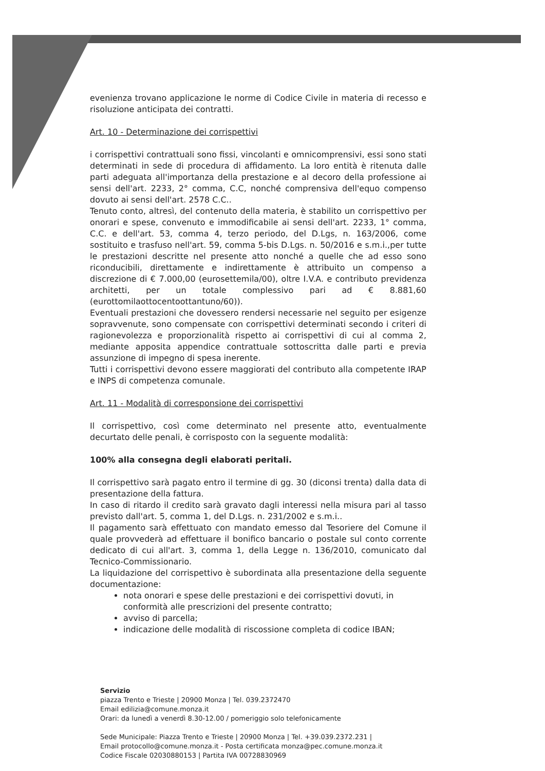evenienza trovano applicazione le norme di Codice Civile in materia di recesso e risoluzione anticipata dei contratti.
Art. 10 - Determinazione dei corrispettivi
i corrispettivi contrattuali sono fissi, vincolanti e omnicomprensivi, essi sono stati determinati in sede di procedura di affidamento. La loro entità è ritenuta dalle parti adeguata all'importanza della prestazione e al decoro della professione ai sensi dell'art. 2233, 2° comma, C.C, nonché comprensiva dell'equo compenso dovuto ai sensi dell'art. 2578 C.C..
Tenuto conto, altresì, del contenuto della materia, è stabilito un corrispettivo per onorari e spese, convenuto e immodificabile ai sensi dell'art. 2233, 1° comma, C.C. e dell'art. 53, comma 4, terzo periodo, del D.Lgs, n. 163/2006, come sostituito e trasfuso nell'art. 59, comma 5-bis D.Lgs. n. 50/2016 e s.m.i.,per tutte le prestazioni descritte nel presente atto nonché a quelle che ad esso sono riconducibili, direttamente e indirettamente è attribuito un compenso a discrezione di € 7.000,00 (eurosettemila/00), oltre I.V.A. e contributo previdenza architetti, per un totale complessivo pari ad € 8.881,60 (eurottomilaottocentoottantuno/60)).
Eventuali prestazioni che dovessero rendersi necessarie nel seguito per esigenze sopravvenute, sono compensate con corrispettivi determinati secondo i criteri di ragionevolezza e proporzionalità rispetto ai corrispettivi di cui al comma 2, mediante apposita appendice contrattuale sottoscritta dalle parti e previa assunzione di impegno di spesa inerente.
Tutti i corrispettivi devono essere maggiorati del contributo alla competente IRAP e INPS di competenza comunale.
Art. 11 - Modalità di corresponsione dei corrispettivi
Il corrispettivo, così come determinato nel presente atto, eventualmente decurtato delle penali, è corrisposto con la seguente modalità:
100% alla consegna degli elaborati peritali.
Il corrispettivo sarà pagato entro il termine di gg. 30 (diconsi trenta) dalla data di presentazione della fattura.
In caso di ritardo il credito sarà gravato dagli interessi nella misura pari al tasso previsto dall'art. 5, comma 1, del D.Lgs. n. 231/2002 e s.m.i..
Il pagamento sarà effettuato con mandato emesso dal Tesoriere del Comune il quale provvederà ad effettuare il bonifico bancario o postale sul conto corrente dedicato di cui all'art. 3, comma 1, della Legge n. 136/2010, comunicato dal Tecnico-Commissionario.
La liquidazione del corrispettivo è subordinata alla presentazione della seguente documentazione:
nota onorari e spese delle prestazioni e dei corrispettivi dovuti, in conformità alle prescrizioni del presente contratto;
avviso di parcella;
indicazione delle modalità di riscossione completa di codice IBAN;
Servizio
piazza Trento e Trieste | 20900 Monza | Tel. 039.2372470
Email edilizia@comune.monza.it
Orari: da lunedì a venerdì 8.30-12.00 / pomeriggio solo telefonicamente
Sede Municipale: Piazza Trento e Trieste | 20900 Monza | Tel. +39.039.2372.231 |
Email protocollo@comune.monza.it - Posta certificata monza@pec.comune.monza.it
Codice Fiscale 02030880153 | Partita IVA 00728830969